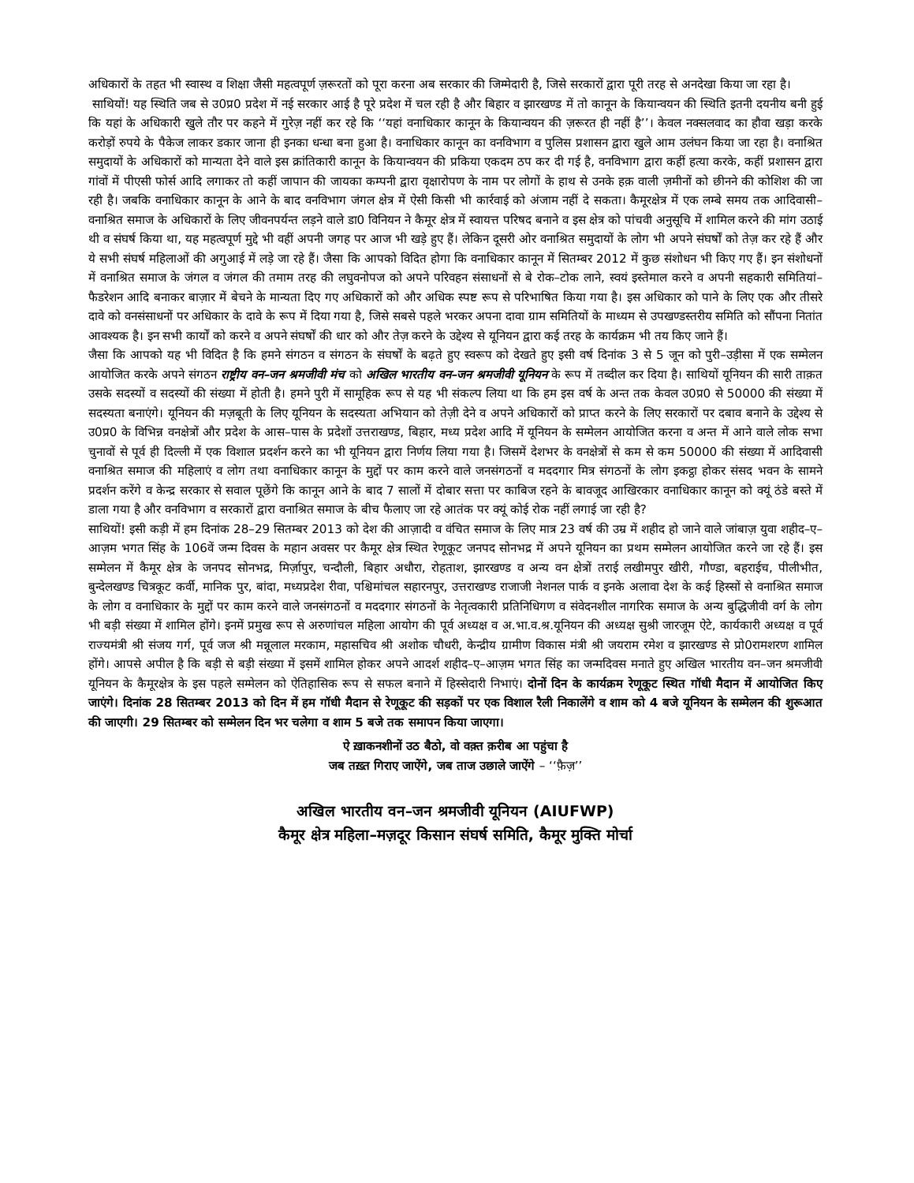अधिकारों के तहत भी स्वास्थ व शिक्षा जैसी महत्वपूर्ण ज़रूरतों को पूरा करना अब सरकार की जिम्मेदारी है, जिसे सरकारों द्वारा पूरी तरह से अनदेखा किया जा रहा है।
साथियों! यह स्थिति जब से उ0प्र0 प्रदेश में नई सरकार आई है पूरे प्रदेश में चल रही है और बिहार व झारखण्ड में तो कानून के कियान्वयन की स्थिति इतनी दयनीय बनी हुई कि यहां के अधिकारी खुले तौर पर कहने में गुरेज़ नहीं कर रहे कि ‘‘यहां वनाधिकार कानून के कियान्वयन की ज़रूरत ही नहीं है’’। केवल नक्सलवाद का हौवा खड़ा करके करोड़ों रुपये के पैकेज लाकर डकार जाना ही इनका धन्धा बना हुआ है। वनाधिकार कानून का वनविभाग व पुलिस प्रशासन द्वारा खुले आम उलंघन किया जा रहा है। वनाश्रित समुदायों के अधिकारों को मान्यता देने वाले इस क्रांतिकारी कानून के कियान्वयन की प्रकिया एकदम ठप कर दी गई है, वनविभाग द्वारा कहीं हत्या करके, कहीं प्रशासन द्वारा गांवों में पीएसी फोर्स आदि लगाकर तो कहीं जापान की जायका कम्पनी द्वारा वृक्षारोपण के नाम पर लोगों के हाथ से उनके हक़ वाली ज़मीनों को छीनने की कोशिश की जा रही है। जबकि वनाधिकार कानून के आने के बाद वनविभाग जंगल क्षेत्र में ऐसी किसी भी कार्रवाई को अंजाम नहीं दे सकता। कैमूरक्षेत्र में एक लम्बे समय तक आदिवासी–वनाश्रित समाज के अधिकारों के लिए जीवनपर्यन्त लड़ने वाले डा0 विनियन ने कैमूर क्षेत्र में स्वायत्त परिषद बनाने व इस क्षेत्र को पांचवी अनुसूचि में शामिल करने की मांग उठाई थी व संघर्ष किया था, यह महत्वपूर्ण मुद्दे भी वहीं अपनी जगह पर आज भी खड़े हुए हैं। लेकिन दूसरी ओर वनाश्रित समुदायों के लोग भी अपने संघर्षों को तेज़ कर रहे हैं और ये सभी संघर्ष महिलाओं की अगुआई में लड़े जा रहे हैं। जैसा कि आपको विदित होगा कि वनाधिकार कानून में सितम्बर 2012 में कुछ संशोधन भी किए गए हैं। इन संशोधनों में वनाश्रित समाज के जंगल व जंगल की तमाम तरह की लघुवनोपज को अपने परिवहन संसाधनों से बे रोक–टोक लाने, स्वयं इस्तेमाल करने व अपनी सहकारी समितियां–फैडरेशन आदि बनाकर बाज़ार में बेचने के मान्यता दिए गए अधिकारों को और अधिक स्पष्ट रूप से परिभाषित किया गया है। इस अधिकार को पाने के लिए एक और तीसरे दावे को वनसंसाधनों पर अधिकार के दावे के रूप में दिया गया है, जिसे सबसे पहले भरकर अपना दावा ग्राम समितियों के माध्यम से उपखण्डस्तरीय समिति को सौंपना नितांत आवश्यक है। इन सभी कार्यों को करने व अपने संघर्षों की धार को और तेज़ करने के उद्देश्य से यूनियन द्वारा कई तरह के कार्यक्रम भी तय किए जाने हैं।
जैसा कि आपको यह भी विदित है कि हमने संगठन व संगठन के संघर्षों के बढ़ते हुए स्वरूप को देखते हुए इसी वर्ष दिनांक 3 से 5 जून को पुरी–उड़ीसा में एक सम्मेलन आयोजित करके अपने संगठन राष्ट्रीय वन–जन श्रमजीवी मंच को अखिल भारतीय वन–जन श्रमजीवी यूनियन के रूप में तब्दील कर दिया है। साथियों यूनियन की सारी ताक़त उसके सदस्यों व सदस्यों की संख्या में होती है। हमने पुरी में सामूहिक रूप से यह भी संकल्प लिया था कि हम इस वर्ष के अन्त तक केवल उ0प्र0 से 50000 की संख्या में सदस्यता बनाएंगे। यूनियन की मज़बूती के लिए यूनियन के सदस्यता अभियान को तेज़ी देने व अपने अधिकारों को प्राप्त करने के लिए सरकारों पर दबाव बनाने के उद्देश्य से उ0प्र0 के विभिन्न वनक्षेत्रों और प्रदेश के आस–पास के प्रदेशों उत्तराखण्ड, बिहार, मध्य प्रदेश आदि में यूनियन के सम्मेलन आयोजित करना व अन्त में आने वाले लोक सभा चुनावों से पूर्व ही दिल्ली में एक विशाल प्रदर्शन करने का भी यूनियन द्वारा निर्णय लिया गया है। जिसमें देशभर के वनक्षेत्रों से कम से कम 50000 की संख्या में आदिवासी वनाश्रित समाज की महिलाएं व लोग तथा वनाधिकार कानून के मुद्दों पर काम करने वाले जनसंगठनों व मददगार मित्र संगठनों के लोग इकट्ठा होकर संसद भवन के सामने प्रदर्शन करेंगे व केन्द्र सरकार से सवाल पूछेंगे कि कानून आने के बाद 7 सालों में दोबार सत्ता पर काबिज रहने के बावजूद आखिरकार वनाधिकार कानून को क्यूं ठंडे बस्ते में डाला गया है और वनविभाग व सरकारों द्वारा वनाश्रित समाज के बीच फैलाए जा रहे आतंक पर क्यूं कोई रोक नहीं लगाई जा रही है?
साथियों! इसी कड़ी में हम दिनांक 28–29 सितम्बर 2013 को देश की आज़ादी व वंचित समाज के लिए मात्र 23 वर्ष की उम्र में शहीद हो जाने वाले जांबाज़ युवा शहीद–ए–आज़म भगत सिंह के 106वें जन्म दिवस के महान अवसर पर कैमूर क्षेत्र स्थित रेणूकूट जनपद सोनभद्र में अपने यूनियन का प्रथम सम्मेलन आयोजित करने जा रहे हैं। इस सम्मेलन में कैमूर क्षेत्र के जनपद सोनभद्र, मिर्ज़ापुर, चन्दौली, बिहार अधौरा, रोहताश, झारखण्ड व अन्य वन क्षेत्रों तराई लखीमपुर खीरी, गौण्डा, बहराईच, पीलीभीत, बुन्देलखण्ड चित्रकूट कर्वी, मानिक पुर, बांदा, मध्यप्रदेश रीवा, पश्चिमांचल सहारनपुर, उत्तराखण्ड राजाजी नेशनल पार्क व इनके अलावा देश के कई हिस्सों से वनाश्रित समाज के लोग व वनाधिकार के मुद्दों पर काम करने वाले जनसंगठनों व मददगार संगठनों के नेतृत्वकारी प्रतिनिधिगण व संवेदनशील नागरिक समाज के अन्य बुद्धिजीवी वर्ग के लोग भी बड़ी संख्या में शामिल होंगे। इनमें प्रमुख रूप से अरुणांचल महिला आयोग की पूर्व अध्यक्ष व अ.भा.व.श्र.यूनियन की अध्यक्ष सुश्री जारजूम ऐटे, कार्यकारी अध्यक्ष व पूर्व राज्यमंत्री श्री संजय गर्ग, पूर्व जज श्री मन्नूलाल मरकाम, महासचिव श्री अशोक चौधरी, केन्द्रीय ग्रामीण विकास मंत्री श्री जयराम रमेश व झारखण्ड से प्रो0रामशरण शामिल होंगे। आपसे अपील है कि बड़ी से बड़ी संख्या में इसमें शामिल होकर अपने आदर्श शहीद–ए–आज़म भगत सिंह का जन्मदिवस मनाते हुए अखिल भारतीय वन–जन श्रमजीवी यूनियन के कैमूरक्षेत्र के इस पहले सम्मेलन को ऐतिहासिक रूप से सफल बनाने में हिस्सेदारी निभाएं। दोनों दिन के कार्यक्रम रेणूकूट स्थित गॉधी मैदान में आयोजित किए जाएंगे। दिनांक 28 सितम्बर 2013 को दिन में हम गॉधी मैदान से रेणूकूट की सड़कों पर एक विशाल रैली निकालेंगे व शाम को 4 बजे यूनियन के सम्मेलन की शुरूआत की जाएगी। 29 सितम्बर को सम्मेलन दिन भर चलेगा व शाम 5 बजे तक समापन किया जाएगा।
ऐ ख़ाकनशीनों उठ बैठो, वो वक़्त क़रीब आ पहुंचा है
जब तख़्त गिराए जाऐंगे, जब ताज उछाले जाऐंगे – ‘‘फ़ैज़’’
अखिल भारतीय वन–जन श्रमजीवी यूनियन (AIUFWP)
कैमूर क्षेत्र महिला–मज़दूर किसान संघर्ष समिति, कैमूर मुक्ति मोर्चा